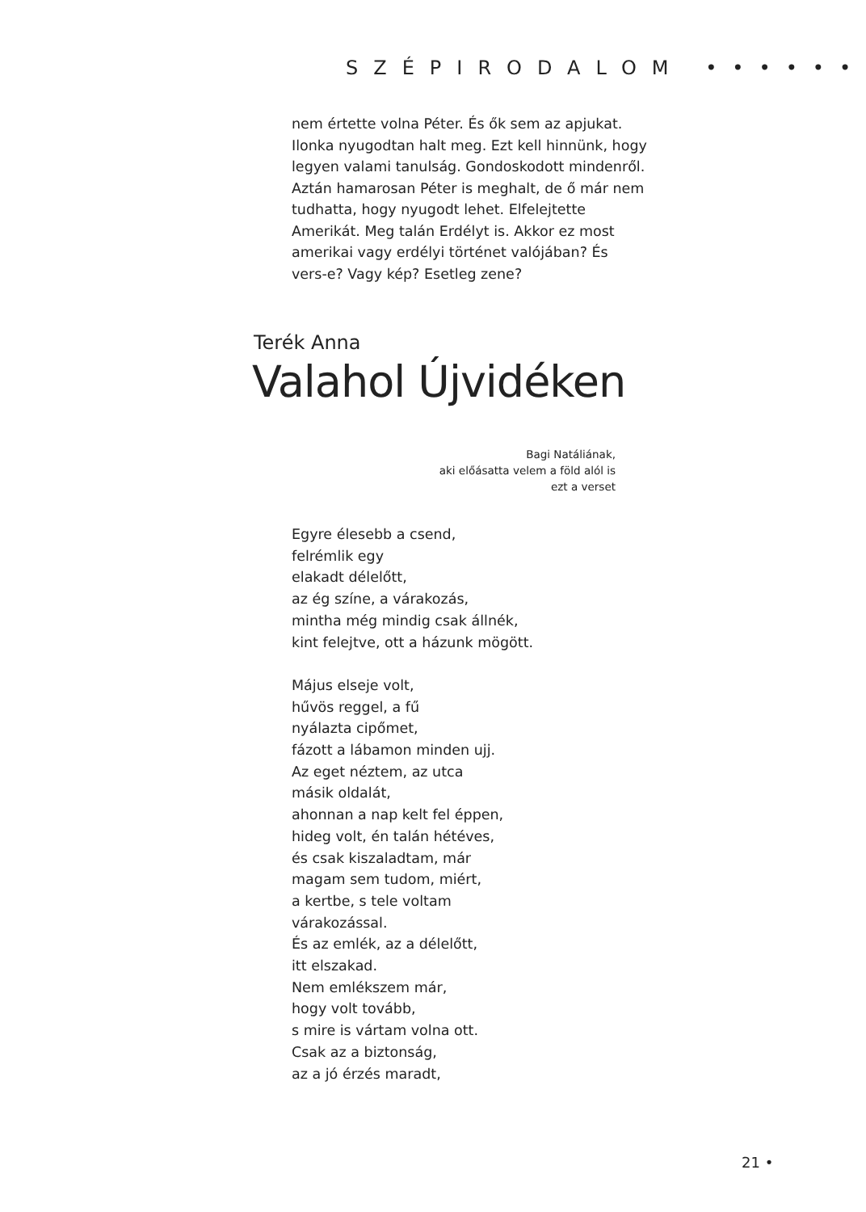SZÉPIRODALOM ••••••
nem értette volna Péter. És ők sem az apjukat. Ilonka nyugodtan halt meg. Ezt kell hinnünk, hogy legyen valami tanulság. Gondoskodott mindenről. Aztán hamarosan Péter is meghalt, de ő már nem tudhatta, hogy nyugodt lehet. Elfelejtette Amerikát. Meg talán Erdélyt is. Akkor ez most amerikai vagy erdélyi történet valójában? És vers-e? Vagy kép? Esetleg zene?
Terék Anna
Valahol Újvidéken
Bagi Natáliának,
aki előásatta velem a föld alól is
ezt a verset
Egyre élesebb a csend,
felrémlik egy
elakadt délelőtt,
az ég színe, a várakozás,
mintha még mindig csak állnék,
kint felejtve, ott a házunk mögött.
Május elseje volt,
hűvös reggel, a fű
nyálazta cipőmet,
fázott a lábamon minden ujj.
Az eget néztem, az utca
másik oldalát,
ahonnan a nap kelt fel éppen,
hideg volt, én talán hétéves,
és csak kiszaladtam, már
magam sem tudom, miért,
a kertbe, s tele voltam
várakozással.
És az emlék, az a délelőtt,
itt elszakad.
Nem emlékszem már,
hogy volt tovább,
s mire is vártam volna ott.
Csak az a biztonság,
az a jó érzés maradt,
21 •